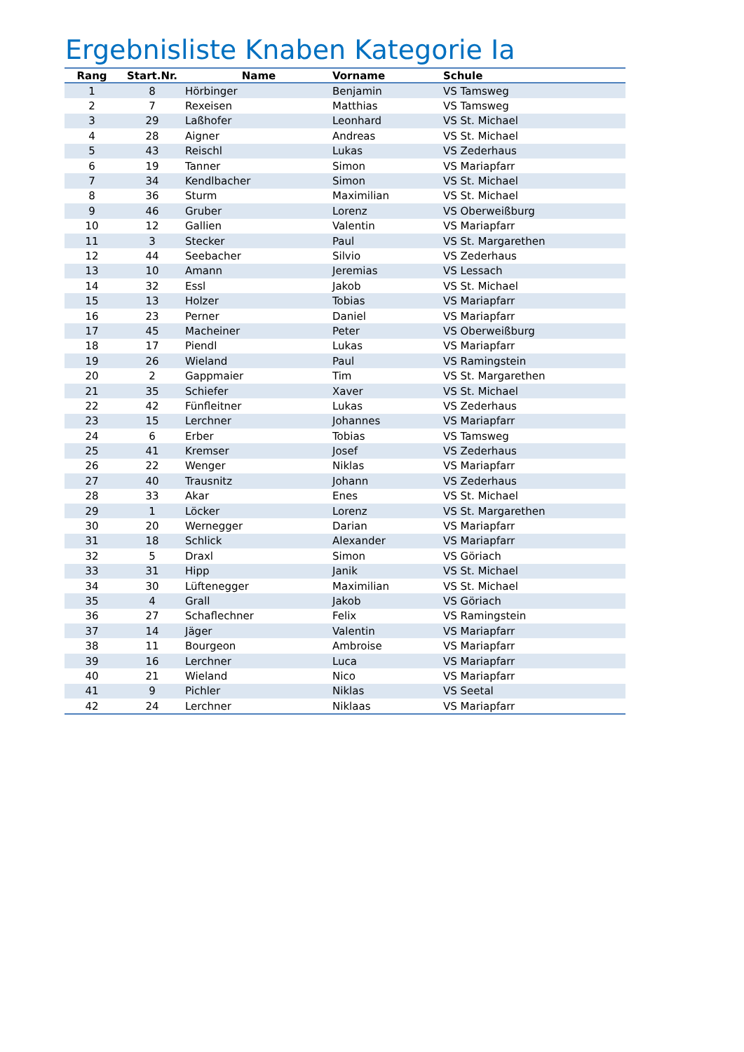Ergebnisliste Knaben Kategorie Ia
| Rang | Start.Nr. | Name | Vorname | Schule |
| --- | --- | --- | --- | --- |
| 1 | 8 | Hörbinger | Benjamin | VS Tamsweg |
| 2 | 7 | Rexeisen | Matthias | VS Tamsweg |
| 3 | 29 | Laßhofer | Leonhard | VS St. Michael |
| 4 | 28 | Aigner | Andreas | VS St. Michael |
| 5 | 43 | Reischl | Lukas | VS Zederhaus |
| 6 | 19 | Tanner | Simon | VS Mariapfarr |
| 7 | 34 | Kendlbacher | Simon | VS St. Michael |
| 8 | 36 | Sturm | Maximilian | VS St. Michael |
| 9 | 46 | Gruber | Lorenz | VS Oberweißburg |
| 10 | 12 | Gallien | Valentin | VS Mariapfarr |
| 11 | 3 | Stecker | Paul | VS St. Margarethen |
| 12 | 44 | Seebacher | Silvio | VS Zederhaus |
| 13 | 10 | Amann | Jeremias | VS Lessach |
| 14 | 32 | Essl | Jakob | VS St. Michael |
| 15 | 13 | Holzer | Tobias | VS Mariapfarr |
| 16 | 23 | Perner | Daniel | VS Mariapfarr |
| 17 | 45 | Macheiner | Peter | VS Oberweißburg |
| 18 | 17 | Piendl | Lukas | VS Mariapfarr |
| 19 | 26 | Wieland | Paul | VS Ramingstein |
| 20 | 2 | Gappmaier | Tim | VS St. Margarethen |
| 21 | 35 | Schiefer | Xaver | VS St. Michael |
| 22 | 42 | Fünfleitner | Lukas | VS Zederhaus |
| 23 | 15 | Lerchner | Johannes | VS Mariapfarr |
| 24 | 6 | Erber | Tobias | VS Tamsweg |
| 25 | 41 | Kremser | Josef | VS Zederhaus |
| 26 | 22 | Wenger | Niklas | VS Mariapfarr |
| 27 | 40 | Trausnitz | Johann | VS Zederhaus |
| 28 | 33 | Akar | Enes | VS St. Michael |
| 29 | 1 | Löcker | Lorenz | VS St. Margarethen |
| 30 | 20 | Wernegger | Darian | VS Mariapfarr |
| 31 | 18 | Schlick | Alexander | VS Mariapfarr |
| 32 | 5 | Draxl | Simon | VS Göriach |
| 33 | 31 | Hipp | Janik | VS St. Michael |
| 34 | 30 | Lüftenegger | Maximilian | VS St. Michael |
| 35 | 4 | Grall | Jakob | VS Göriach |
| 36 | 27 | Schaflechner | Felix | VS Ramingstein |
| 37 | 14 | Jäger | Valentin | VS Mariapfarr |
| 38 | 11 | Bourgeon | Ambroise | VS Mariapfarr |
| 39 | 16 | Lerchner | Luca | VS Mariapfarr |
| 40 | 21 | Wieland | Nico | VS Mariapfarr |
| 41 | 9 | Pichler | Niklas | VS Seetal |
| 42 | 24 | Lerchner | Niklaas | VS Mariapfarr |